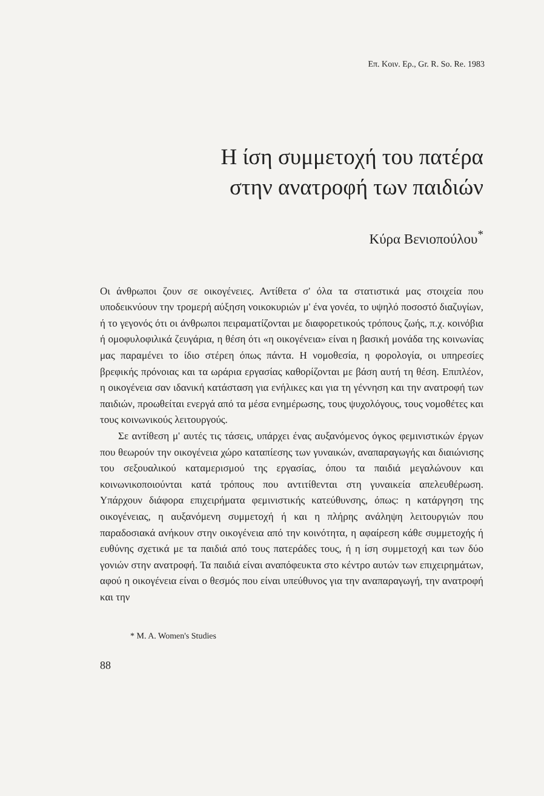Επ. Κοιν. Ερ., Gr. R. So. Re. 1983
Η ίση συμμετοχή του πατέρα
στην ανατροφή των παιδιών
Κύρα Βενιοπούλου<sup>*</sup>
Οι άνθρωποι ζουν σε οικογένειες. Αντίθετα σ' όλα τα στατιστικά μας στοιχεία που υποδεικνύουν την τρομερή αύξηση νοικοκυριών μ' ένα γονέα, το υψηλό ποσοστό διαζυγίων, ή το γεγονός ότι οι άνθρωποι πειραματίζονται με διαφορετικούς τρόπους ζωής, π.χ. κοινόβια ή ομοφυλοφιλικά ζευγάρια, η θέση ότι «η οικογένεια» είναι η βασική μονάδα της κοινωνίας μας παραμένει το ίδιο στέρεη όπως πάντα. Η νομοθεσία, η φορολογία, οι υπηρεσίες βρεφικής πρόνοιας και τα ωράρια εργασίας καθορίζονται με βάση αυτή τη θέση. Επιπλέον, η οικογένεια σαν ιδανική κατάσταση για ενήλικες και για τη γέννηση και την ανατροφή των παιδιών, προωθείται ενεργά από τα μέσα ενημέρωσης, τους ψυχολόγους, τους νομοθέτες και τους κοινωνικούς λειτουργούς.
Σε αντίθεση μ' αυτές τις τάσεις, υπάρχει ένας αυξανόμενος όγκος φεμινιστικών έργων που θεωρούν την οικογένεια χώρο καταπίεσης των γυναικών, αναπαραγωγής και διαιώνισης του σεξουαλικού καταμερισμού της εργασίας, όπου τα παιδιά μεγαλώνουν και κοινωνικοποιούνται κατά τρόπους που αντιτίθενται στη γυναικεία απελευθέρωση. Υπάρχουν διάφορα επιχειρήματα φεμινιστικής κατεύθυνσης, όπως: η κατάργηση της οικογένειας, η αυξανόμενη συμμετοχή ή και η πλήρης ανάληψη λειτουργιών που παραδοσιακά ανήκουν στην οικογένεια από την κοινότητα, η αφαίρεση κάθε συμμετοχής ή ευθύνης σχετικά με τα παιδιά από τους πατεράδες τους, ή η ίση συμμετοχή και των δύο γονιών στην ανατροφή. Τα παιδιά είναι αναπόφευκτα στο κέντρο αυτών των επιχειρημάτων, αφού η οικογένεια είναι ο θεσμός που είναι υπεύθυνος για την αναπαραγωγή, την ανατροφή και την
* M. A. Women's Studies
88